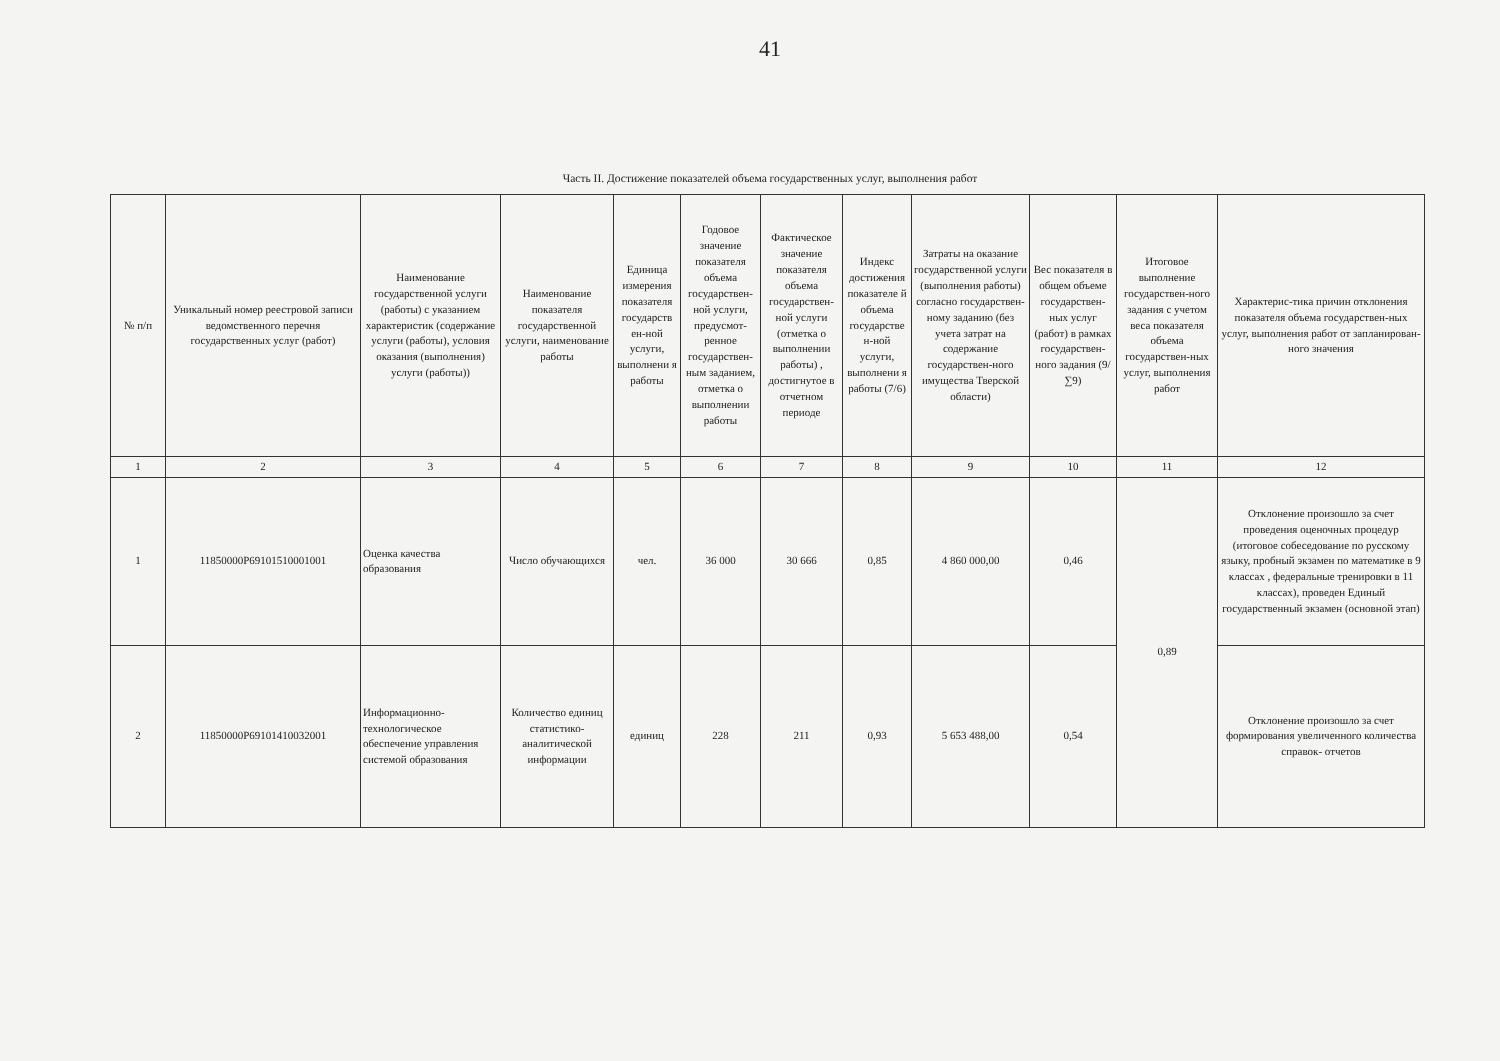41
Часть II. Достижение показателей объема государственных услуг, выполнения работ
| № п/п | Уникальный номер реестровой записи ведомственного перечня государственных услуг (работ) | Наименование государственной услуги (работы) с указанием характеристик (содержание услуги (работы), условия оказания (выполнения) услуги (работы)) | Наименование показателя государственной услуги, наименование работы | Единица измерения показателя государств ен-ной услуги, выполнени я работы | Годовое значение показателя объема государствен-ной услуги, предусмот-ренное государствен-ным заданием, отметка о выполнении работы | Фактическое значение показателя объема государствен-ной услуги (отметка о выполнении работы) , достигнутое в отчетном периоде | Индекс достижения показателе й объема государстве н-ной услуги, выполнени я работы (7/6) | Затраты на оказание государственной услуги (выполнения работы) согласно государствен-ному заданию (без учета затрат на содержание государствен-ного имущества Тверской области) | Вес показателя в общем объеме государствен-ных услуг (работ) в рамках государствен-ного задания (9/∑9) | Итоговое выполнение государствен-ного задания с учетом веса показателя объема государствен-ных услуг, выполнения работ | Характерис-тика причин отклонения показателя объема государствен-ных услуг, выполнения работ от запланирован-ного значения |
| --- | --- | --- | --- | --- | --- | --- | --- | --- | --- | --- | --- |
| 1 | 2 | 3 | 4 | 5 | 6 | 7 | 8 | 9 | 10 | 11 | 12 |
| 1 | 11850000Р69101510001001 | Оценка качества образования | Число обучающихся | чел. | 36 000 | 30 666 | 0,85 | 4 860 000,00 | 0,46 | 0,89 | Отклонение произошло за счет проведения оценочных процедур (итоговое собеседование по русскому языку, пробный экзамен по математике в 9 классах , федеральные тренировки в 11 классах), проведен Единый государственный экзамен (основной этап) |
| 2 | 11850000Р69101410032001 | Информационно-технологическое обеспечение управления системой образования | Количество единиц статистико-аналитической информации | единиц | 228 | 211 | 0,93 | 5 653 488,00 | 0,54 | | Отклонение произошло за счет формирования увеличенного количества справок- отчетов |